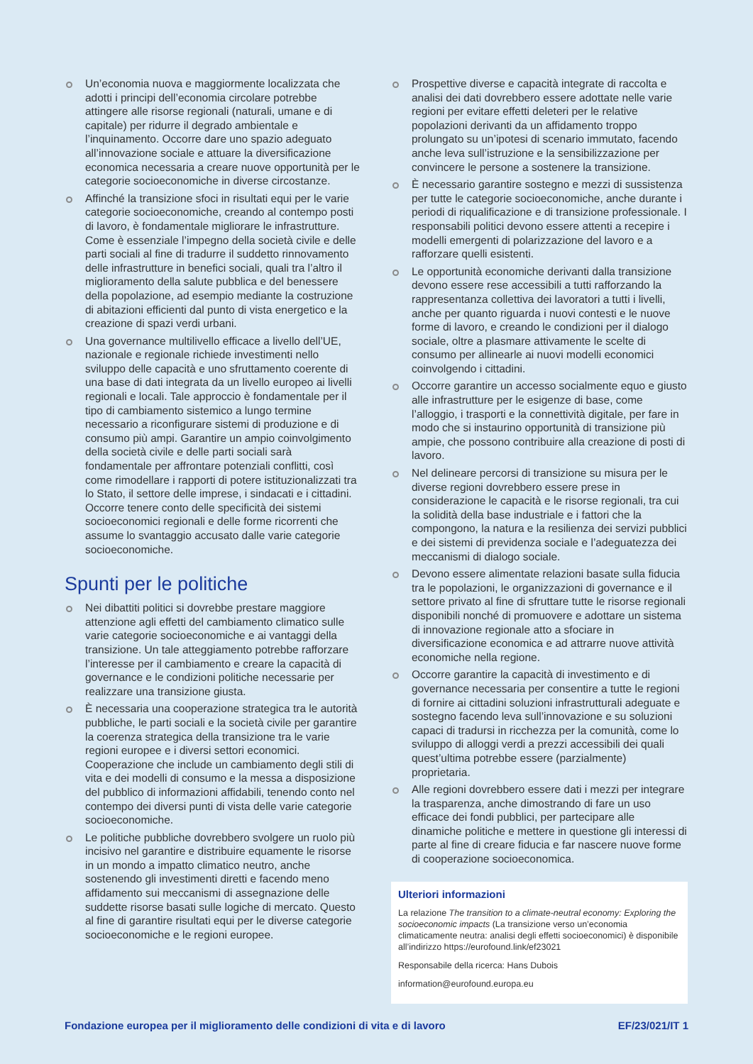Un’economia nuova e maggiormente localizzata che adotti i principi dell’economia circolare potrebbe attingere alle risorse regionali (naturali, umane e di capitale) per ridurre il degrado ambientale e l’inquinamento. Occorre dare uno spazio adeguato all’innovazione sociale e attuare la diversificazione economica necessaria a creare nuove opportunità per le categorie socioeconomiche in diverse circostanze.
Affinché la transizione sfoci in risultati equi per le varie categorie socioeconomiche, creando al contempo posti di lavoro, è fondamentale migliorare le infrastrutture. Come è essenziale l’impegno della società civile e delle parti sociali al fine di tradurre il suddetto rinnovamento delle infrastrutture in benefici sociali, quali tra l’altro il miglioramento della salute pubblica e del benessere della popolazione, ad esempio mediante la costruzione di abitazioni efficienti dal punto di vista energetico e la creazione di spazi verdi urbani.
Una governance multilivello efficace a livello dell’UE, nazionale e regionale richiede investimenti nello sviluppo delle capacità e uno sfruttamento coerente di una base di dati integrata da un livello europeo ai livelli regionali e locali. Tale approccio è fondamentale per il tipo di cambiamento sistemico a lungo termine necessario a riconfigurare sistemi di produzione e di consumo più ampi. Garantire un ampio coinvolgimento della società civile e delle parti sociali sarà fondamentale per affrontare potenziali conflitti, così come rimodellare i rapporti di potere istituzionalizzati tra lo Stato, il settore delle imprese, i sindacati e i cittadini. Occorre tenere conto delle specificità dei sistemi socioeconomici regionali e delle forme ricorrenti che assume lo svantaggio accusato dalle varie categorie socioeconomiche.
Spunti per le politiche
Nei dibattiti politici si dovrebbe prestare maggiore attenzione agli effetti del cambiamento climatico sulle varie categorie socioeconomiche e ai vantaggi della transizione. Un tale atteggiamento potrebbe rafforzare l’interesse per il cambiamento e creare la capacità di governance e le condizioni politiche necessarie per realizzare una transizione giusta.
È necessaria una cooperazione strategica tra le autorità pubbliche, le parti sociali e la società civile per garantire la coerenza strategica della transizione tra le varie regioni europee e i diversi settori economici. Cooperazione che include un cambiamento degli stili di vita e dei modelli di consumo e la messa a disposizione del pubblico di informazioni affidabili, tenendo conto nel contempo dei diversi punti di vista delle varie categorie socioeconomiche.
Le politiche pubbliche dovrebbero svolgere un ruolo più incisivo nel garantire e distribuire equamente le risorse in un mondo a impatto climatico neutro, anche sostenendo gli investimenti diretti e facendo meno affidamento sui meccanismi di assegnazione delle suddette risorse basati sulle logiche di mercato. Questo al fine di garantire risultati equi per le diverse categorie socioeconomiche e le regioni europee.
Prospettive diverse e capacità integrate di raccolta e analisi dei dati dovrebbero essere adottate nelle varie regioni per evitare effetti deleteri per le relative popolazioni derivanti da un affidamento troppo prolungato su un’ipotesi di scenario immutato, facendo anche leva sull’istruzione e la sensibilizzazione per convincere le persone a sostenere la transizione.
È necessario garantire sostegno e mezzi di sussistenza per tutte le categorie socioeconomiche, anche durante i periodi di riqualificazione e di transizione professionale. I responsabili politici devono essere attenti a recepire i modelli emergenti di polarizzazione del lavoro e a rafforzare quelli esistenti.
Le opportunità economiche derivanti dalla transizione devono essere rese accessibili a tutti rafforzando la rappresentanza collettiva dei lavoratori a tutti i livelli, anche per quanto riguarda i nuovi contesti e le nuove forme di lavoro, e creando le condizioni per il dialogo sociale, oltre a plasmare attivamente le scelte di consumo per allinearle ai nuovi modelli economici coinvolgendo i cittadini.
Occorre garantire un accesso socialmente equo e giusto alle infrastrutture per le esigenze di base, come l’alloggio, i trasporti e la connettività digitale, per fare in modo che si instaurino opportunità di transizione più ampie, che possono contribuire alla creazione di posti di lavoro.
Nel delineare percorsi di transizione su misura per le diverse regioni dovrebbero essere prese in considerazione le capacità e le risorse regionali, tra cui la solidità della base industriale e i fattori che la compongono, la natura e la resilienza dei servizi pubblici e dei sistemi di previdenza sociale e l’adeguatezza dei meccanismi di dialogo sociale.
Devono essere alimentate relazioni basate sulla fiducia tra le popolazioni, le organizzazioni di governance e il settore privato al fine di sfruttare tutte le risorse regionali disponibili nonché di promuovere e adottare un sistema di innovazione regionale atto a sfociare in diversificazione economica e ad attrarre nuove attività economiche nella regione.
Occorre garantire la capacità di investimento e di governance necessaria per consentire a tutte le regioni di fornire ai cittadini soluzioni infrastrutturali adeguate e sostegno facendo leva sull’innovazione e su soluzioni capaci di tradursi in ricchezza per la comunità, come lo sviluppo di alloggi verdi a prezzi accessibili dei quali quest’ultima potrebbe essere (parzialmente) proprietaria.
Alle regioni dovrebbero essere dati i mezzi per integrare la trasparenza, anche dimostrando di fare un uso efficace dei fondi pubblici, per partecipare alle dinamiche politiche e mettere in questione gli interessi di parte al fine di creare fiducia e far nascere nuove forme di cooperazione socioeconomica.
Ulteriori informazioni
La relazione The transition to a climate-neutral economy: Exploring the socioeconomic impacts (La transizione verso un’economia climaticamente neutra: analisi degli effetti socioeconomici) è disponibile all’indirizzo https://eurofound.link/ef23021
Responsabile della ricerca: Hans Dubois
information@eurofound.europa.eu
Fondazione europea per il miglioramento delle condizioni di vita e di lavoro EF/23/021/IT 1